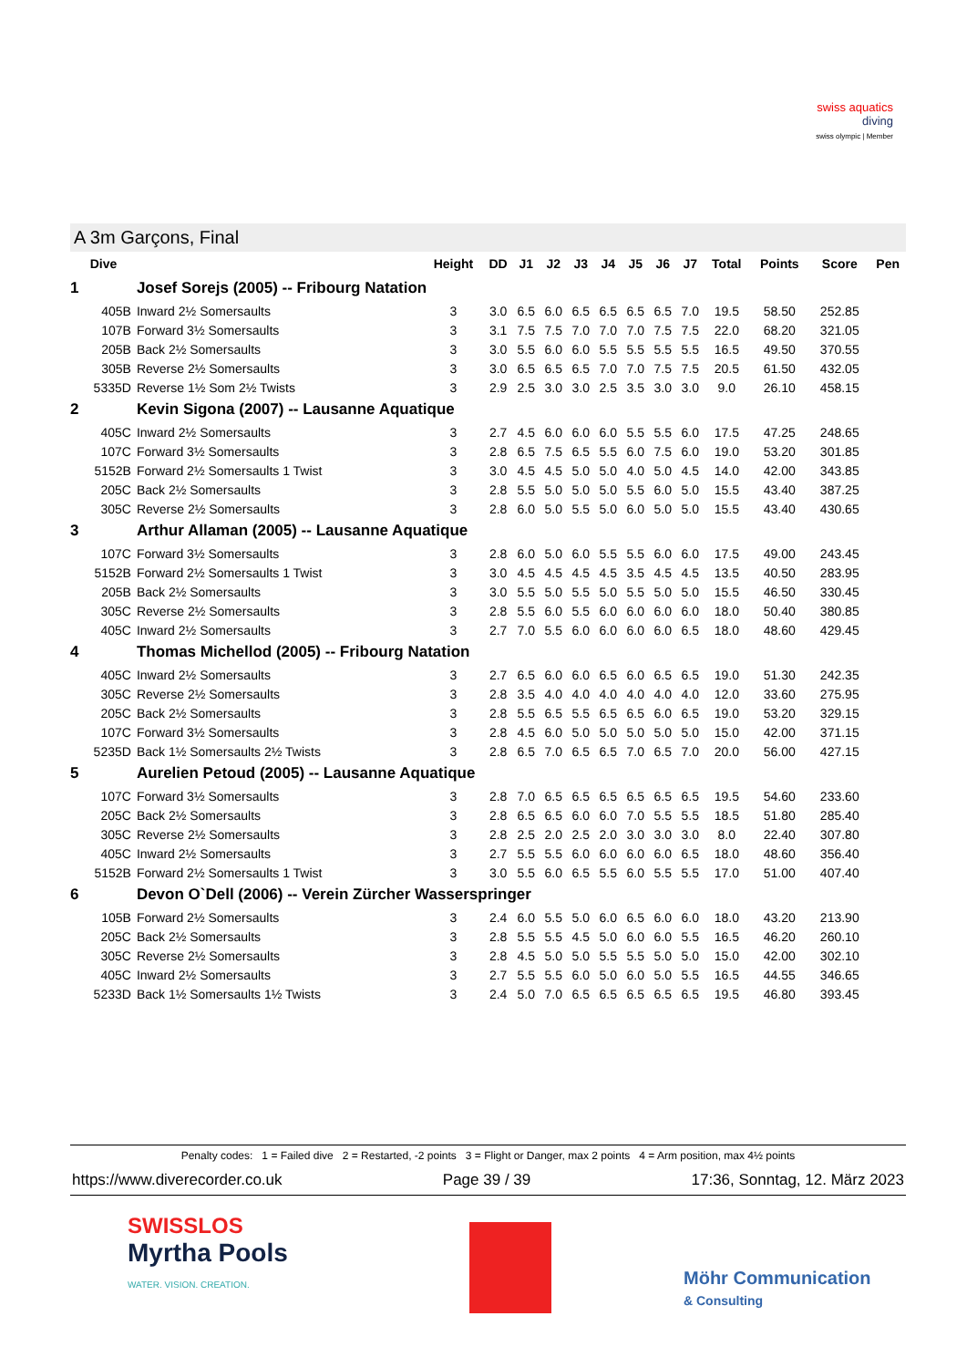swiss aquatics
diving
swiss olympic | Member
A 3m Garçons, Final
| Dive | | Height | DD | J1 | J2 | J3 | J4 | J5 | J6 | J7 | Total | Points | Score | Pen |
| --- | --- | --- | --- | --- | --- | --- | --- | --- | --- | --- | --- | --- | --- | --- |
| 1 | Josef Sorejs (2005) -- Fribourg Natation | | | | | | | | | | | | | |
| 405B | Inward 2½ Somersaults | 3 | 3.0 | 6.5 | 6.0 | 6.5 | 6.5 | 6.5 | 6.5 | 7.0 | 19.5 | 58.50 | 252.85 | |
| 107B | Forward 3½ Somersaults | 3 | 3.1 | 7.5 | 7.5 | 7.0 | 7.0 | 7.0 | 7.5 | 7.5 | 22.0 | 68.20 | 321.05 | |
| 205B | Back 2½ Somersaults | 3 | 3.0 | 5.5 | 6.0 | 6.0 | 5.5 | 5.5 | 5.5 | 5.5 | 16.5 | 49.50 | 370.55 | |
| 305B | Reverse 2½ Somersaults | 3 | 3.0 | 6.5 | 6.5 | 6.5 | 7.0 | 7.0 | 7.5 | 7.5 | 20.5 | 61.50 | 432.05 | |
| 5335D | Reverse 1½ Som 2½ Twists | 3 | 2.9 | 2.5 | 3.0 | 3.0 | 2.5 | 3.5 | 3.0 | 3.0 | 9.0 | 26.10 | 458.15 | |
| 2 | Kevin Sigona (2007) -- Lausanne Aquatique | | | | | | | | | | | | | |
| 405C | Inward 2½ Somersaults | 3 | 2.7 | 4.5 | 6.0 | 6.0 | 6.0 | 5.5 | 5.5 | 6.0 | 17.5 | 47.25 | 248.65 | |
| 107C | Forward 3½ Somersaults | 3 | 2.8 | 6.5 | 7.5 | 6.5 | 5.5 | 6.0 | 7.5 | 6.0 | 19.0 | 53.20 | 301.85 | |
| 5152B | Forward 2½ Somersaults 1 Twist | 3 | 3.0 | 4.5 | 4.5 | 5.0 | 5.0 | 4.0 | 5.0 | 4.5 | 14.0 | 42.00 | 343.85 | |
| 205C | Back 2½ Somersaults | 3 | 2.8 | 5.5 | 5.0 | 5.0 | 5.0 | 5.5 | 6.0 | 5.0 | 15.5 | 43.40 | 387.25 | |
| 305C | Reverse 2½ Somersaults | 3 | 2.8 | 6.0 | 5.0 | 5.5 | 5.0 | 6.0 | 5.0 | 5.0 | 15.5 | 43.40 | 430.65 | |
| 3 | Arthur Allaman (2005) -- Lausanne Aquatique | | | | | | | | | | | | | |
| 107C | Forward 3½ Somersaults | 3 | 2.8 | 6.0 | 5.0 | 6.0 | 5.5 | 5.5 | 6.0 | 6.0 | 17.5 | 49.00 | 243.45 | |
| 5152B | Forward 2½ Somersaults 1 Twist | 3 | 3.0 | 4.5 | 4.5 | 4.5 | 4.5 | 3.5 | 4.5 | 4.5 | 13.5 | 40.50 | 283.95 | |
| 205B | Back 2½ Somersaults | 3 | 3.0 | 5.5 | 5.0 | 5.5 | 5.0 | 5.5 | 5.0 | 5.0 | 15.5 | 46.50 | 330.45 | |
| 305C | Reverse 2½ Somersaults | 3 | 2.8 | 5.5 | 6.0 | 5.5 | 6.0 | 6.0 | 6.0 | 6.0 | 18.0 | 50.40 | 380.85 | |
| 405C | Inward 2½ Somersaults | 3 | 2.7 | 7.0 | 5.5 | 6.0 | 6.0 | 6.0 | 6.0 | 6.5 | 18.0 | 48.60 | 429.45 | |
| 4 | Thomas Michellod (2005) -- Fribourg Natation | | | | | | | | | | | | | |
| 405C | Inward 2½ Somersaults | 3 | 2.7 | 6.5 | 6.0 | 6.0 | 6.5 | 6.0 | 6.5 | 6.5 | 19.0 | 51.30 | 242.35 | |
| 305C | Reverse 2½ Somersaults | 3 | 2.8 | 3.5 | 4.0 | 4.0 | 4.0 | 4.0 | 4.0 | 4.0 | 12.0 | 33.60 | 275.95 | |
| 205C | Back 2½ Somersaults | 3 | 2.8 | 5.5 | 6.5 | 5.5 | 6.5 | 6.5 | 6.0 | 6.5 | 19.0 | 53.20 | 329.15 | |
| 107C | Forward 3½ Somersaults | 3 | 2.8 | 4.5 | 6.0 | 5.0 | 5.0 | 5.0 | 5.0 | 5.0 | 15.0 | 42.00 | 371.15 | |
| 5235D | Back 1½ Somersaults 2½ Twists | 3 | 2.8 | 6.5 | 7.0 | 6.5 | 6.5 | 7.0 | 6.5 | 7.0 | 20.0 | 56.00 | 427.15 | |
| 5 | Aurelien Petoud (2005) -- Lausanne Aquatique | | | | | | | | | | | | | |
| 107C | Forward 3½ Somersaults | 3 | 2.8 | 7.0 | 6.5 | 6.5 | 6.5 | 6.5 | 6.5 | 6.5 | 19.5 | 54.60 | 233.60 | |
| 205C | Back 2½ Somersaults | 3 | 2.8 | 6.5 | 6.5 | 6.0 | 6.0 | 7.0 | 5.5 | 5.5 | 18.5 | 51.80 | 285.40 | |
| 305C | Reverse 2½ Somersaults | 3 | 2.8 | 2.5 | 2.0 | 2.5 | 2.0 | 3.0 | 3.0 | 3.0 | 8.0 | 22.40 | 307.80 | |
| 405C | Inward 2½ Somersaults | 3 | 2.7 | 5.5 | 5.5 | 6.0 | 6.0 | 6.0 | 6.0 | 6.5 | 18.0 | 48.60 | 356.40 | |
| 5152B | Forward 2½ Somersaults 1 Twist | 3 | 3.0 | 5.5 | 6.0 | 6.5 | 5.5 | 6.0 | 5.5 | 5.5 | 17.0 | 51.00 | 407.40 | |
| 6 | Devon O`Dell (2006) -- Verein Zürcher Wasserspringer | | | | | | | | | | | | | |
| 105B | Forward 2½ Somersaults | 3 | 2.4 | 6.0 | 5.5 | 5.0 | 6.0 | 6.5 | 6.0 | 6.0 | 18.0 | 43.20 | 213.90 | |
| 205C | Back 2½ Somersaults | 3 | 2.8 | 5.5 | 5.5 | 4.5 | 5.0 | 6.0 | 6.0 | 5.5 | 16.5 | 46.20 | 260.10 | |
| 305C | Reverse 2½ Somersaults | 3 | 2.8 | 4.5 | 5.0 | 5.0 | 5.5 | 5.5 | 5.0 | 5.0 | 15.0 | 42.00 | 302.10 | |
| 405C | Inward 2½ Somersaults | 3 | 2.7 | 5.5 | 5.5 | 6.0 | 5.0 | 6.0 | 5.0 | 5.5 | 16.5 | 44.55 | 346.65 | |
| 5233D | Back 1½ Somersaults 1½ Twists | 3 | 2.4 | 5.0 | 7.0 | 6.5 | 6.5 | 6.5 | 6.5 | 6.5 | 19.5 | 46.80 | 393.45 | |
Penalty codes: 1 = Failed dive 2 = Restarted, -2 points 3 = Flight or Danger, max 2 points 4 = Arm position, max 4½ points
https://www.diverecorder.co.uk Page 39 / 39 17:36, Sonntag, 12. März 2023
SWISSLOS
Myrtha Pools
WATER. VISION. CREATION.
Möhr Communication
& Consulting